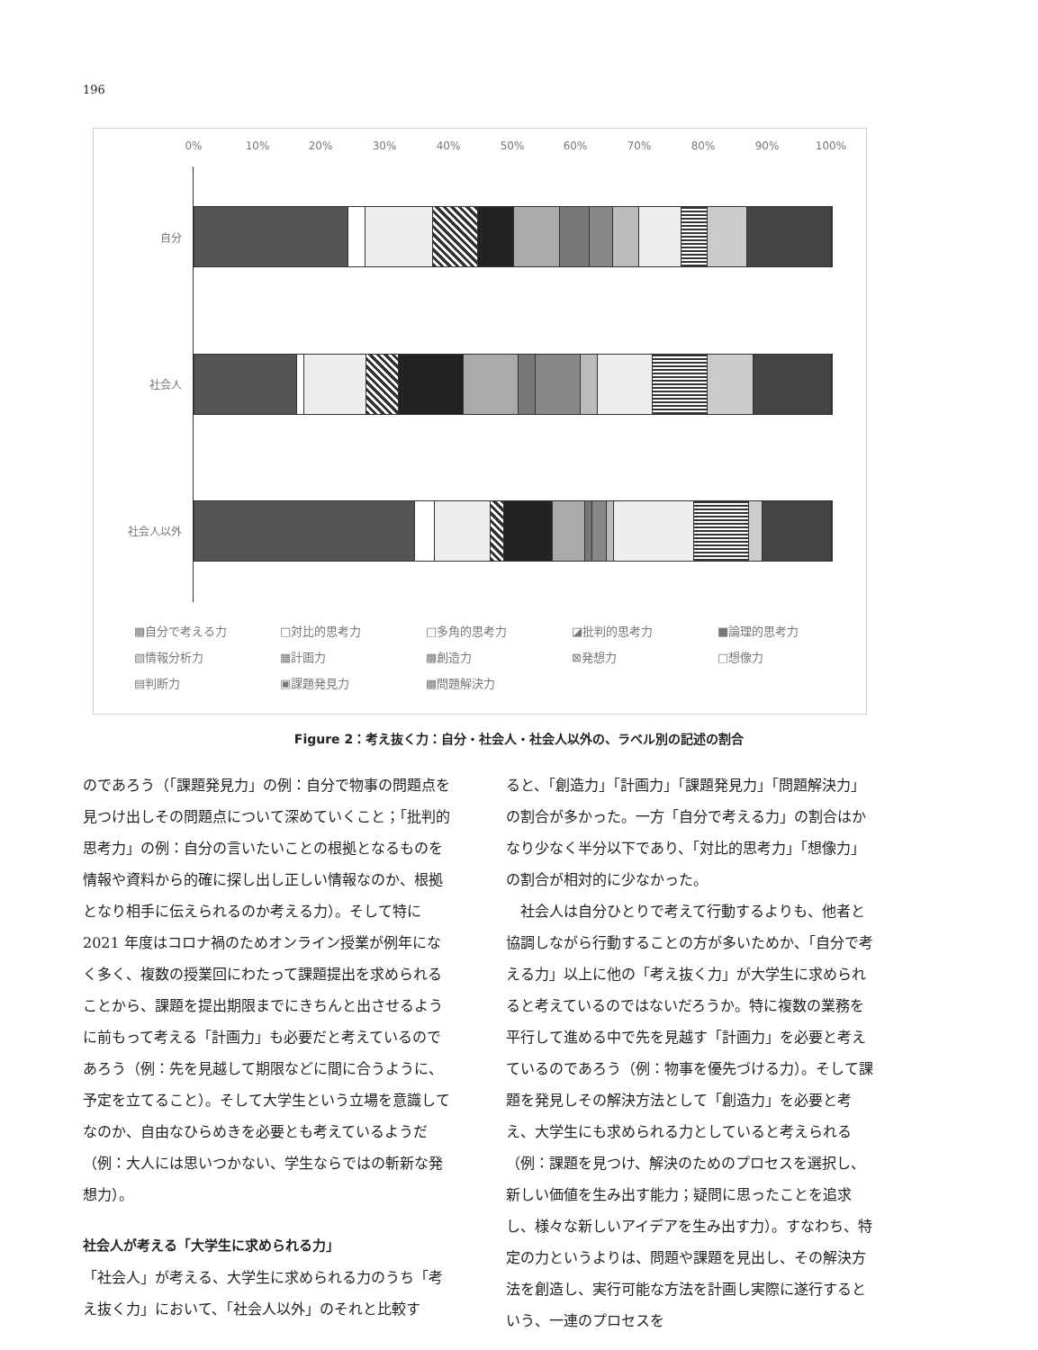196
0% 10% 20% 30% 40% 50% 60% 70% 80% 90% 100%
自分
社会人
社会人以外
▩自分で考える力 □対比的思考力 □多角的思考力 ◪批判的思考力 ■論理的思考力 ▧情報分析力 ▦計画力 ▩創造力 ⊠発想力 □想像力 ▤判断力 ▣課題発見力 ▩問題解決力
Figure 2：考え抜く力：自分・社会人・社会人以外の、ラベル別の記述の割合
のであろう（「課題発見力」の例：自分で物事の問題点を見つけ出しその問題点について深めていくこと；「批判的思考力」の例：自分の言いたいことの根拠となるものを情報や資料から的確に探し出し正しい情報なのか、根拠となり相手に伝えられるのか考える力）。そして特に 2021 年度はコロナ禍のためオンライン授業が例年になく多く、複数の授業回にわたって課題提出を求められることから、課題を提出期限までにきちんと出させるように前もって考える「計画力」も必要だと考えているのであろう（例：先を見越して期限などに間に合うように、予定を立てること）。そして大学生という立場を意識してなのか、自由なひらめきを必要とも考えているようだ（例：大人には思いつかない、学生ならではの斬新な発想力）。
社会人が考える「大学生に求められる力」
「社会人」が考える、大学生に求められる力のうち「考え抜く力」において、「社会人以外」のそれと比較す
ると、「創造力」「計画力」「課題発見力」「問題解決力」の割合が多かった。一方「自分で考える力」の割合はかなり少なく半分以下であり、「対比的思考力」「想像力」の割合が相対的に少なかった。
　社会人は自分ひとりで考えて行動するよりも、他者と協調しながら行動することの方が多いためか、「自分で考える力」以上に他の「考え抜く力」が大学生に求められると考えているのではないだろうか。特に複数の業務を平行して進める中で先を見越す「計画力」を必要と考えているのであろう（例：物事を優先づける力）。そして課題を発見しその解決方法として「創造力」を必要と考え、大学生にも求められる力としていると考えられる（例：課題を見つけ、解決のためのプロセスを選択し、新しい価値を生み出す能力；疑問に思ったことを追求し、様々な新しいアイデアを生み出す力）。すなわち、特定の力というよりは、問題や課題を見出し、その解決方法を創造し、実行可能な方法を計画し実際に遂行するという、一連のプロセスを